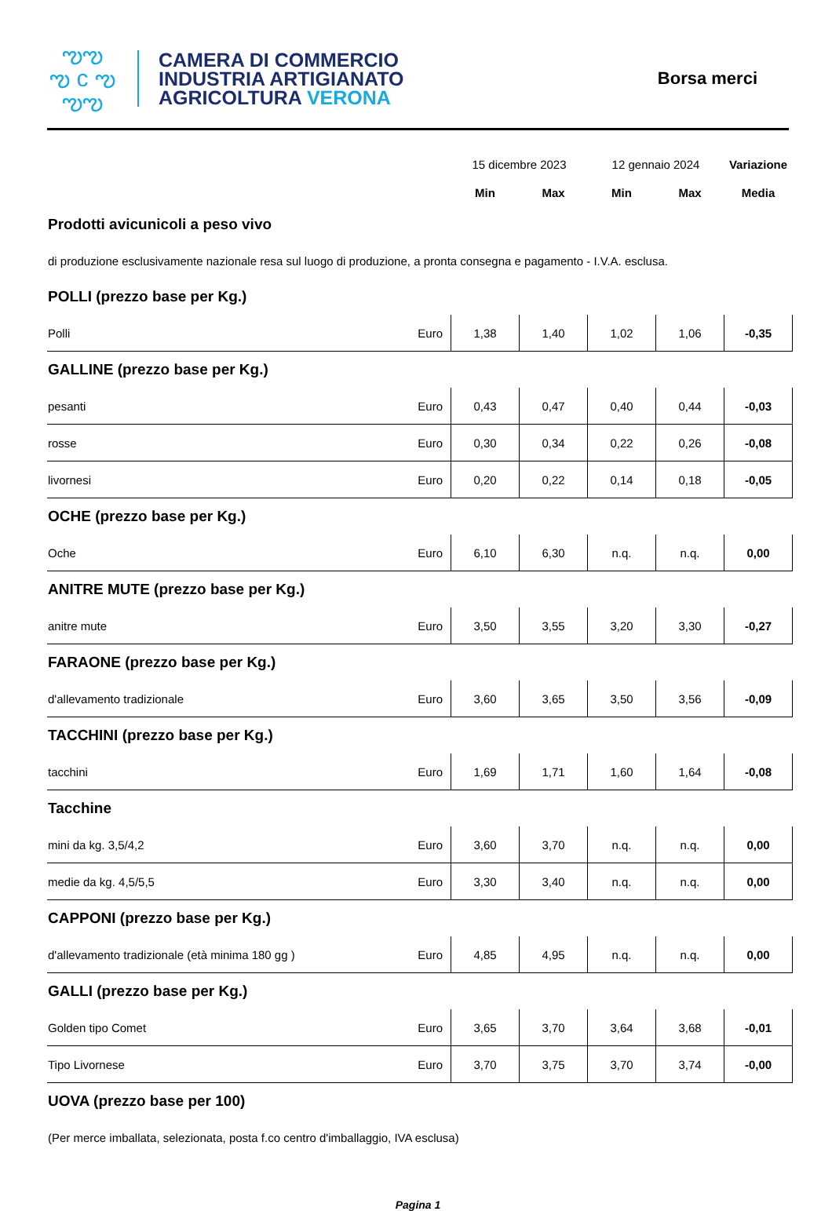ఌఌ
ఌ c ఌ
ఌఌ
CAMERA DI COMMERCIO
INDUSTRIA ARTIGIANATO
AGRICOLTURA VERONA
Borsa merci
| | | 15 dicembre 2023 | | 12 gennaio 2024 | | Variazione |
| | | Min | Max | Min | Max | Media |
| Prodotti avicunicoli a peso vivo | | | | | | |
| di produzione esclusivamente nazionale resa sul luogo di produzione, a pronta consegna e pagamento - I.V.A. esclusa. | | | | | | |
| POLLI (prezzo base per Kg.) | | | | | | |
| Polli | Euro | 1,38 | 1,40 | 1,02 | 1,06 | -0,35 |
| GALLINE (prezzo base per Kg.) | | | | | | |
| pesanti | Euro | 0,43 | 0,47 | 0,40 | 0,44 | -0,03 |
| rosse | Euro | 0,30 | 0,34 | 0,22 | 0,26 | -0,08 |
| livornesi | Euro | 0,20 | 0,22 | 0,14 | 0,18 | -0,05 |
| OCHE (prezzo base per Kg.) | | | | | | |
| Oche | Euro | 6,10 | 6,30 | n.q. | n.q. | 0,00 |
| ANITRE MUTE (prezzo base per Kg.) | | | | | | |
| anitre mute | Euro | 3,50 | 3,55 | 3,20 | 3,30 | -0,27 |
| FARAONE (prezzo base per Kg.) | | | | | | |
| d'allevamento tradizionale | Euro | 3,60 | 3,65 | 3,50 | 3,56 | -0,09 |
| TACCHINI (prezzo base per Kg.) | | | | | | |
| tacchini | Euro | 1,69 | 1,71 | 1,60 | 1,64 | -0,08 |
| Tacchine | | | | | | |
| mini da kg. 3,5/4,2 | Euro | 3,60 | 3,70 | n.q. | n.q. | 0,00 |
| medie da kg. 4,5/5,5 | Euro | 3,30 | 3,40 | n.q. | n.q. | 0,00 |
| CAPPONI (prezzo base per Kg.) | | | | | | |
| d'allevamento tradizionale (età minima 180 gg ) | Euro | 4,85 | 4,95 | n.q. | n.q. | 0,00 |
| GALLI (prezzo base per Kg.) | | | | | | |
| Golden tipo Comet | Euro | 3,65 | 3,70 | 3,64 | 3,68 | -0,01 |
| Tipo Livornese | Euro | 3,70 | 3,75 | 3,70 | 3,74 | -0,00 |
| UOVA (prezzo base per 100) | | | | | | |
| (Per merce imballata, selezionata, posta f.co centro d'imballaggio, IVA esclusa) | | | | | | |
Pagina 1